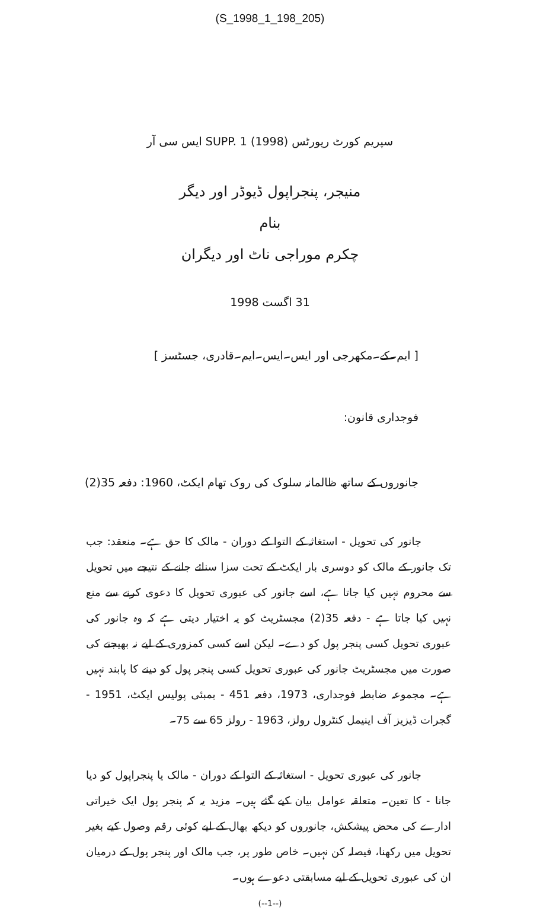(S_1998_1_198_205)
سپریم کورٹ رپورٹس (1998) SUPP. 1 ایس سی آر
منیجر، پنجراپول ڈیوڈر اور دیگر
بنام
چکرم موراجی ناٹ اور دیگران
31 اگست 1998
[ ایم۔کے۔مکھرجی اور ایس۔ایس۔ایم۔قادری، جسٹسز ]
فوجداری قانون:
جانوروں کے ساتھ ظالمانہ سلوک کی روک تھام ایکٹ، 1960: دفعہ 35(2)
جانور کی تحویل - استغاثہ کے التوا کے دوران - مالک کا حق ہے۔ منعقد: جب تک جانور کے مالک کو دوسری بار ایکٹ کے تحت سزا سنائے جانے کے نتیجے میں تحویل سے محروم نہیں کیا جاتا ہے، اسے جانور کی عبوری تحویل کا دعوی کرنے سے منع نہیں کیا جاتا ہے - دفعہ 35(2) مجسٹریٹ کو یہ اختیار دیتی ہے کہ وہ جانور کی عبوری تحویل کسی پنجر پول کو دے۔ لیکن اسے کسی کمزوری کے لیے نہ بھیجنے کی صورت میں مجسٹریٹ جانور کی عبوری تحویل کسی پنجر پول کو دینے کا پابند نہیں ہے۔ مجموعہ ضابطہ فوجداری، 1973، دفعہ 451 - بمبئی پولیس ایکٹ، 1951 - گجرات ڈیزیز آف اینیمل کنٹرول رولز، 1963 - رولز 65 سے 75۔
جانور کی عبوری تحویل - استغاثہ کے التوا کے دوران - مالک یا پنجراپول کو دیا جانا - کا تعین۔ متعلقہ عوامل بیان کیے گئے ہیں۔ مزید یہ کہ پنجر پول ایک خیراتی ادارے کی محض پیشکش، جانوروں کو دیکھ بھال کے لیے کوئی رقم وصول کیے بغیر تحویل میں رکھنا، فیصلہ کن نہیں۔ خاص طور پر، جب مالک اور پنجر پول کے درمیان ان کی عبوری تحویل کے لیے مسابقتی دعوے ہوں۔
(--1--)